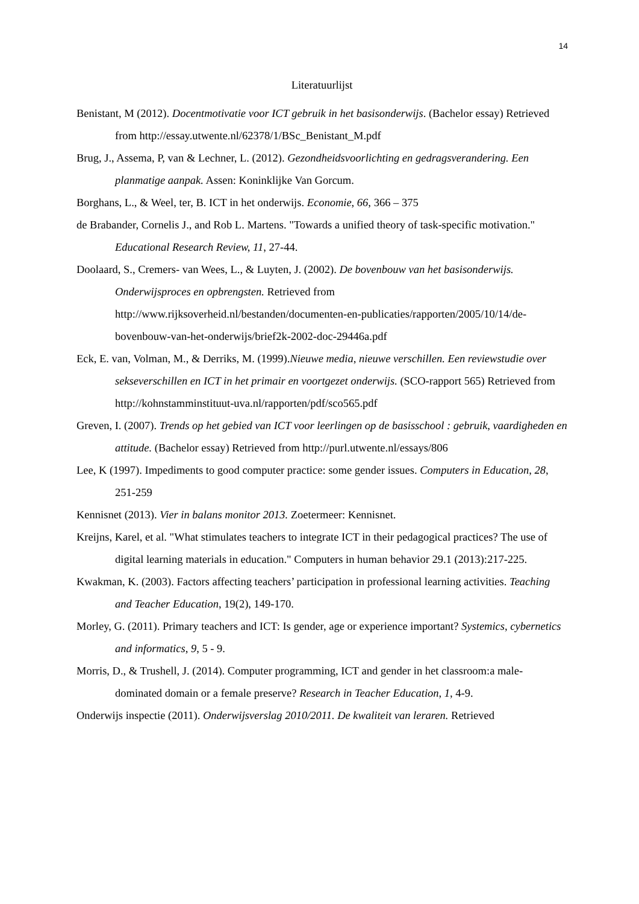14
Literatuurlijst
Benistant, M (2012). Docentmotivatie voor ICT gebruik in het basisonderwijs. (Bachelor essay) Retrieved from http://essay.utwente.nl/62378/1/BSc_Benistant_M.pdf
Brug, J., Assema, P, van & Lechner, L. (2012). Gezondheidsvoorlichting en gedragsverandering. Een planmatige aanpak. Assen: Koninklijke Van Gorcum.
Borghans, L., & Weel, ter, B. ICT in het onderwijs. Economie, 66, 366 – 375
de Brabander, Cornelis J., and Rob L. Martens. "Towards a unified theory of task-specific motivation." Educational Research Review, 11, 27-44.
Doolaard, S., Cremers- van Wees, L., & Luyten, J. (2002). De bovenbouw van het basisonderwijs. Onderwijsproces en opbrengsten. Retrieved from http://www.rijksoverheid.nl/bestanden/documenten-en-publicaties/rapporten/2005/10/14/de-bovenbouw-van-het-onderwijs/brief2k-2002-doc-29446a.pdf
Eck, E. van, Volman, M., & Derriks, M. (1999).Nieuwe media, nieuwe verschillen. Een reviewstudie over sekseverschillen en ICT in het primair en voortgezet onderwijs. (SCO-rapport 565) Retrieved from http://kohnstamminstituut-uva.nl/rapporten/pdf/sco565.pdf
Greven, I. (2007). Trends op het gebied van ICT voor leerlingen op de basisschool : gebruik, vaardigheden en attitude. (Bachelor essay) Retrieved from http://purl.utwente.nl/essays/806
Lee, K (1997). Impediments to good computer practice: some gender issues. Computers in Education, 28, 251-259
Kennisnet (2013). Vier in balans monitor 2013. Zoetermeer: Kennisnet.
Kreijns, Karel, et al. "What stimulates teachers to integrate ICT in their pedagogical practices? The use of digital learning materials in education." Computers in human behavior 29.1 (2013):217-225.
Kwakman, K. (2003). Factors affecting teachers’ participation in professional learning activities. Teaching and Teacher Education, 19(2), 149-170.
Morley, G. (2011). Primary teachers and ICT: Is gender, age or experience important? Systemics, cybernetics and informatics, 9, 5 - 9.
Morris, D., & Trushell, J. (2014). Computer programming, ICT and gender in het classroom:a male-dominated domain or a female preserve? Research in Teacher Education, 1, 4-9.
Onderwijs inspectie (2011). Onderwijsverslag 2010/2011. De kwaliteit van leraren. Retrieved